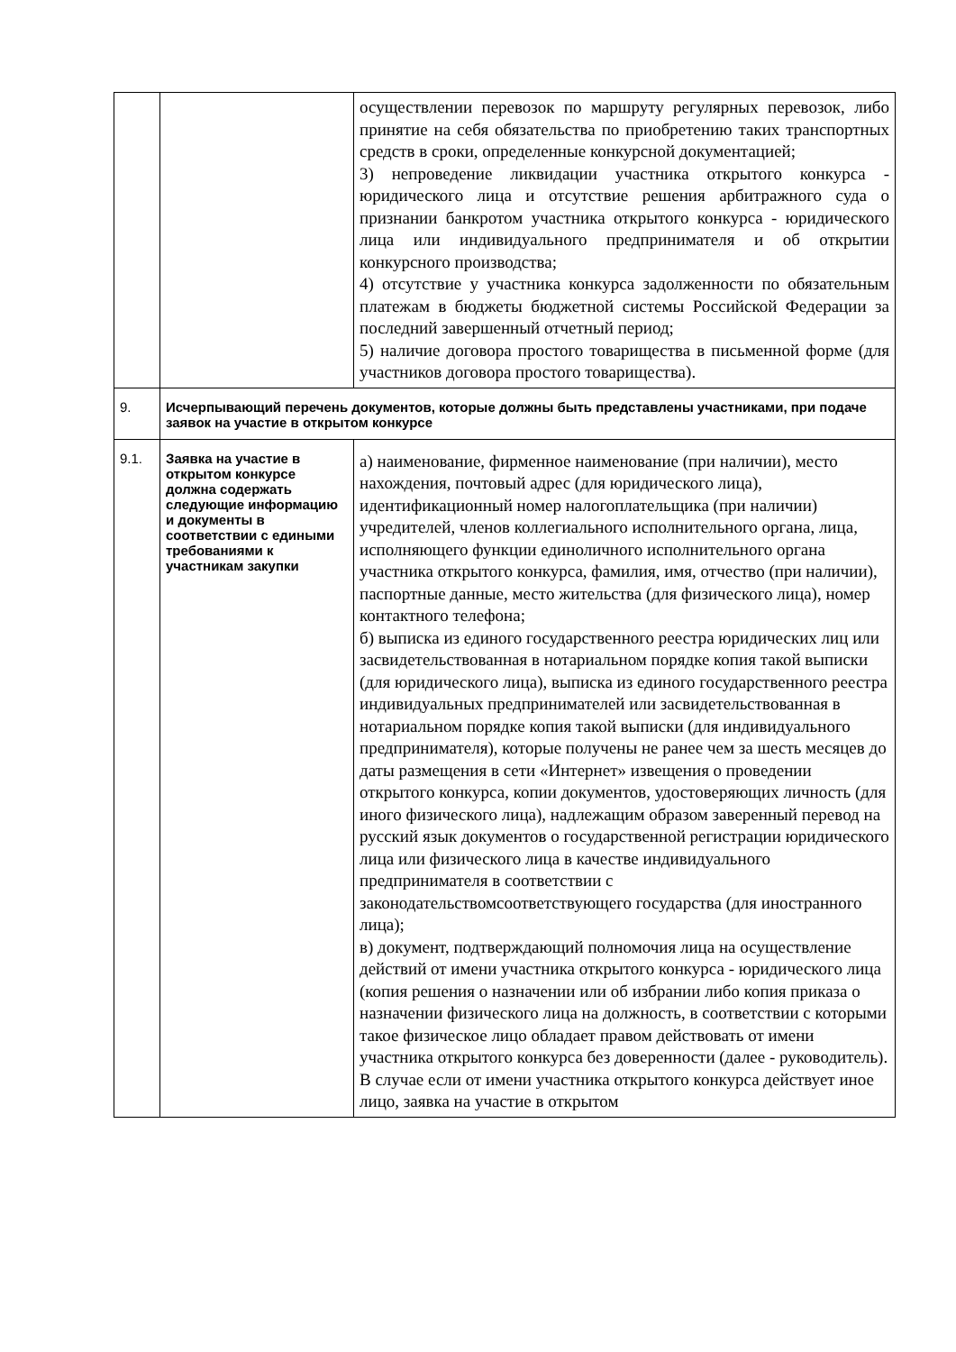| | | осуществлении перевозок по маршруту регулярных перевозок, либо принятие на себя обязательства по приобретению таких транспортных средств в сроки, определенные конкурсной документацией; 3) непроведение ликвидации участника открытого конкурса - юридического лица и отсутствие решения арбитражного суда о признании банкротом участника открытого конкурса - юридического лица или индивидуального предпринимателя и об открытии конкурсного производства; 4) отсутствие у участника конкурса задолженности по обязательным платежам в бюджеты бюджетной системы Российской Федерации за последний завершенный отчетный период; 5) наличие договора простого товарищества в письменной форме (для участников договора простого товарищества). |
| 9. | Исчерпывающий перечень документов, которые должны быть представлены участниками, при подаче заявок на участие в открытом конкурсе | |
| 9.1. | Заявка на участие в открытом конкурсе должна содержать следующие информацию и документы в соответствии с едиными требованиями к участникам закупки | а) наименование, фирменное наименование (при наличии), место нахождения, почтовый адрес (для юридического лица), идентификационный номер налогоплательщика (при наличии) учредителей, членов коллегиального исполнительного органа, лица, исполняющего функции единоличного исполнительного органа участника открытого конкурса, фамилия, имя, отчество (при наличии), паспортные данные, место жительства (для физического лица), номер контактного телефона; б) выписка из единого государственного реестра юридических лиц или засвидетельствованная в нотариальном порядке копия такой выписки (для юридического лица), выписка из единого государственного реестра индивидуальных предпринимателей или засвидетельствованная в нотариальном порядке копия такой выписки (для индивидуального предпринимателя), которые получены не ранее чем за шесть месяцев до даты размещения в сети «Интернет» извещения о проведении открытого конкурса, копии документов, удостоверяющих личность (для иного физического лица), надлежащим образом заверенный перевод на русский язык документов о государственной регистрации юридического лица или физического лица в качестве индивидуального предпринимателя в соответствии с законодательствомсоответствующего государства (для иностранного лица); в) документ, подтверждающий полномочия лица на осуществление действий от имени участника открытого конкурса - юридического лица (копия решения о назначении или об избрании либо копия приказа о назначении физического лица на должность, в соответствии с которыми такое физическое лицо обладает правом действовать от имени участника открытого конкурса без доверенности (далее - руководитель). В случае если от имени участника открытого конкурса действует иное лицо, заявка на участие в открытом |